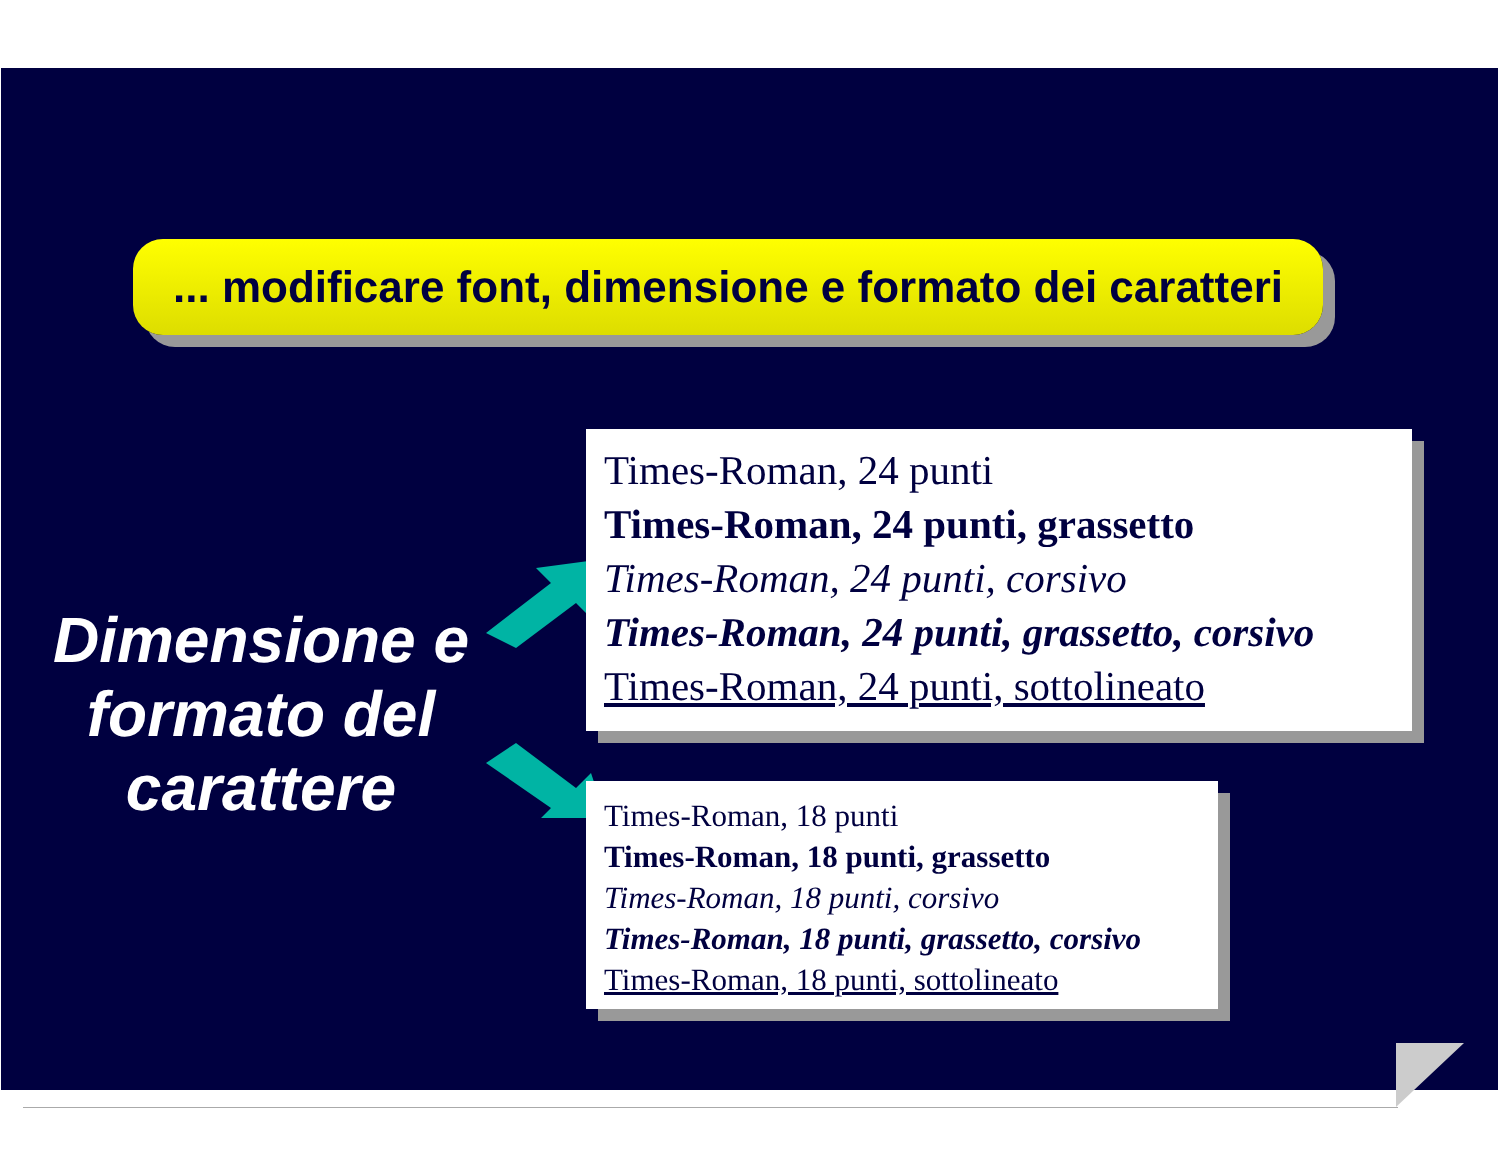... modificare font, dimensione e formato dei caratteri
Dimensione e formato del carattere
Times-Roman, 24 punti
Times-Roman, 24 punti, grassetto
Times-Roman, 24 punti, corsivo
Times-Roman, 24 punti, grassetto, corsivo
Times-Roman, 24 punti, sottolineato
Times-Roman, 18 punti
Times-Roman, 18 punti, grassetto
Times-Roman, 18 punti, corsivo
Times-Roman, 18 punti, grassetto, corsivo
Times-Roman, 18 punti, sottolineato